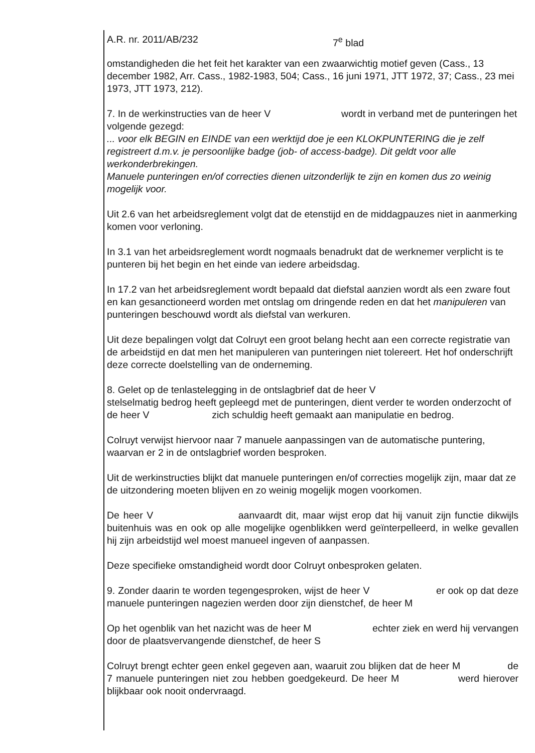A.R. nr. 2011/AB/232 7<sup>e</sup> blad
omstandigheden die het feit het karakter van een zwaarwichtig motief geven (Cass., 13 december 1982, Arr. Cass., 1982-1983, 504; Cass., 16 juni 1971, JTT 1972, 37; Cass., 23 mei 1973, JTT 1973, 212).
7. In de werkinstructies van de heer V wordt in verband met de punteringen het volgende gezegd:
... voor elk BEGIN en EINDE van een werktijd doe je een KLOKPUNTERING die je zelf registreert d.m.v. je persoonlijke badge (job- of access-badge). Dit geldt voor alle werkonderbrekingen.
Manuele punteringen en/of correcties dienen uitzonderlijk te zijn en komen dus zo weinig mogelijk voor.
Uit 2.6 van het arbeidsreglement volgt dat de etenstijd en de middagpauzes niet in aanmerking komen voor verloning.
In 3.1 van het arbeidsreglement wordt nogmaals benadrukt dat de werknemer verplicht is te punteren bij het begin en het einde van iedere arbeidsdag.
In 17.2 van het arbeidsreglement wordt bepaald dat diefstal aanzien wordt als een zware fout en kan gesanctioneerd worden met ontslag om dringende reden en dat het manipuleren van punteringen beschouwd wordt als diefstal van werkuren.
Uit deze bepalingen volgt dat Colruyt een groot belang hecht aan een correcte registratie van de arbeidstijd en dat men het manipuleren van punteringen niet tolereert. Het hof onderschrijft deze correcte doelstelling van de onderneming.
8. Gelet op de tenlastelegging in de ontslagbrief dat de heer V
stelselmatig bedrog heeft gepleegd met de punteringen, dient verder te worden onderzocht of de heer V zich schuldig heeft gemaakt aan manipulatie en bedrog.
Colruyt verwijst hiervoor naar 7 manuele aanpassingen van de automatische puntering, waarvan er 2 in de ontslagbrief worden besproken.
Uit de werkinstructies blijkt dat manuele punteringen en/of correcties mogelijk zijn, maar dat ze de uitzondering moeten blijven en zo weinig mogelijk mogen voorkomen.
De heer V aanvaardt dit, maar wijst erop dat hij vanuit zijn functie dikwijls buitenhuis was en ook op alle mogelijke ogenblikken werd geïnterpelleerd, in welke gevallen hij zijn arbeidstijd wel moest manueel ingeven of aanpassen.
Deze specifieke omstandigheid wordt door Colruyt onbesproken gelaten.
9. Zonder daarin te worden tegengesproken, wijst de heer V er ook op dat deze manuele punteringen nagezien werden door zijn dienstchef, de heer M
Op het ogenblik van het nazicht was de heer M echter ziek en werd hij vervangen door de plaatsvervangende dienstchef, de heer S
Colruyt brengt echter geen enkel gegeven aan, waaruit zou blijken dat de heer M de 7 manuele punteringen niet zou hebben goedgekeurd. De heer M werd hierover blijkbaar ook nooit ondervraagd.